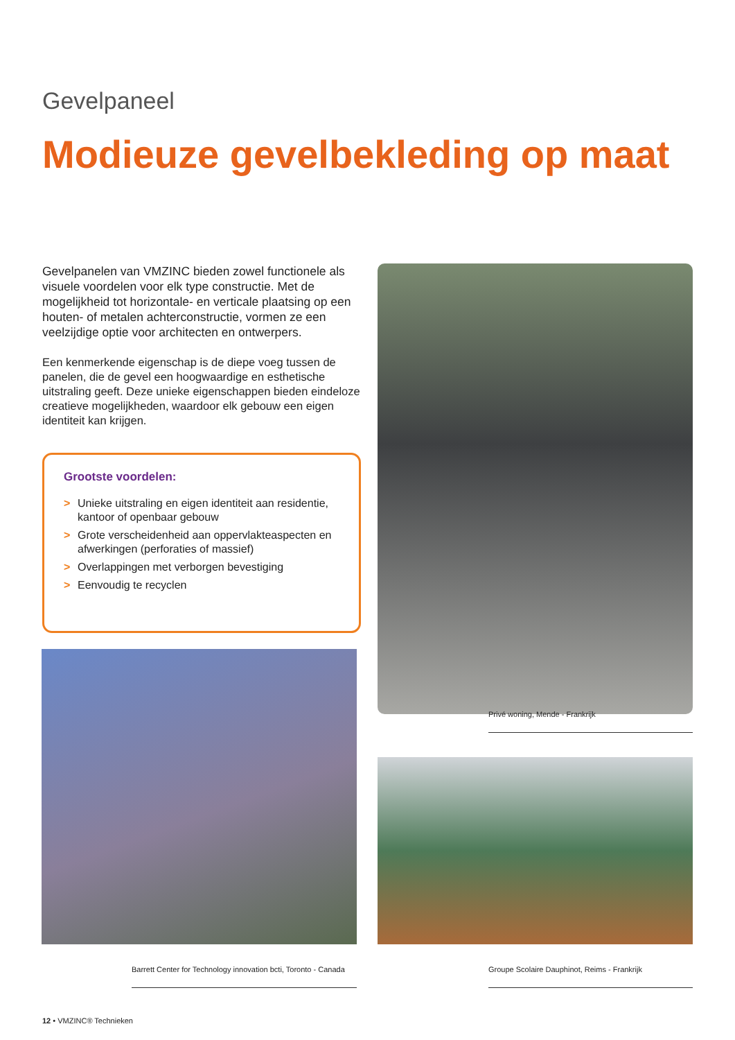Gevelpaneel
Modieuze gevelbekleding op maat
Gevelpanelen van VMZINC bieden zowel functionele als visuele voordelen voor elk type constructie. Met de mogelijkheid tot horizontale- en verticale plaatsing op een houten- of metalen achterconstructie, vormen ze een veelzijdige optie voor architecten en ontwerpers.
Een kenmerkende eigenschap is de diepe voeg tussen de panelen, die de gevel een hoogwaardige en esthetische uitstraling geeft. Deze unieke eigenschappen bieden eindeloze creatieve mogelijkheden, waardoor elk gebouw een eigen identiteit kan krijgen.
Grootste voordelen:
> Unieke uitstraling en eigen identiteit aan residentie, kantoor of openbaar gebouw
> Grote verscheidenheid aan oppervlakteaspecten en afwerkingen (perforaties of massief)
> Overlappingen met verborgen bevestiging
> Eenvoudig te recyclen
Privé woning, Mende - Frankrijk
Barrett Center for Technology innovation bcti, Toronto - Canada
Groupe Scolaire Dauphinot, Reims - Frankrijk
12 • VMZINC® Technieken